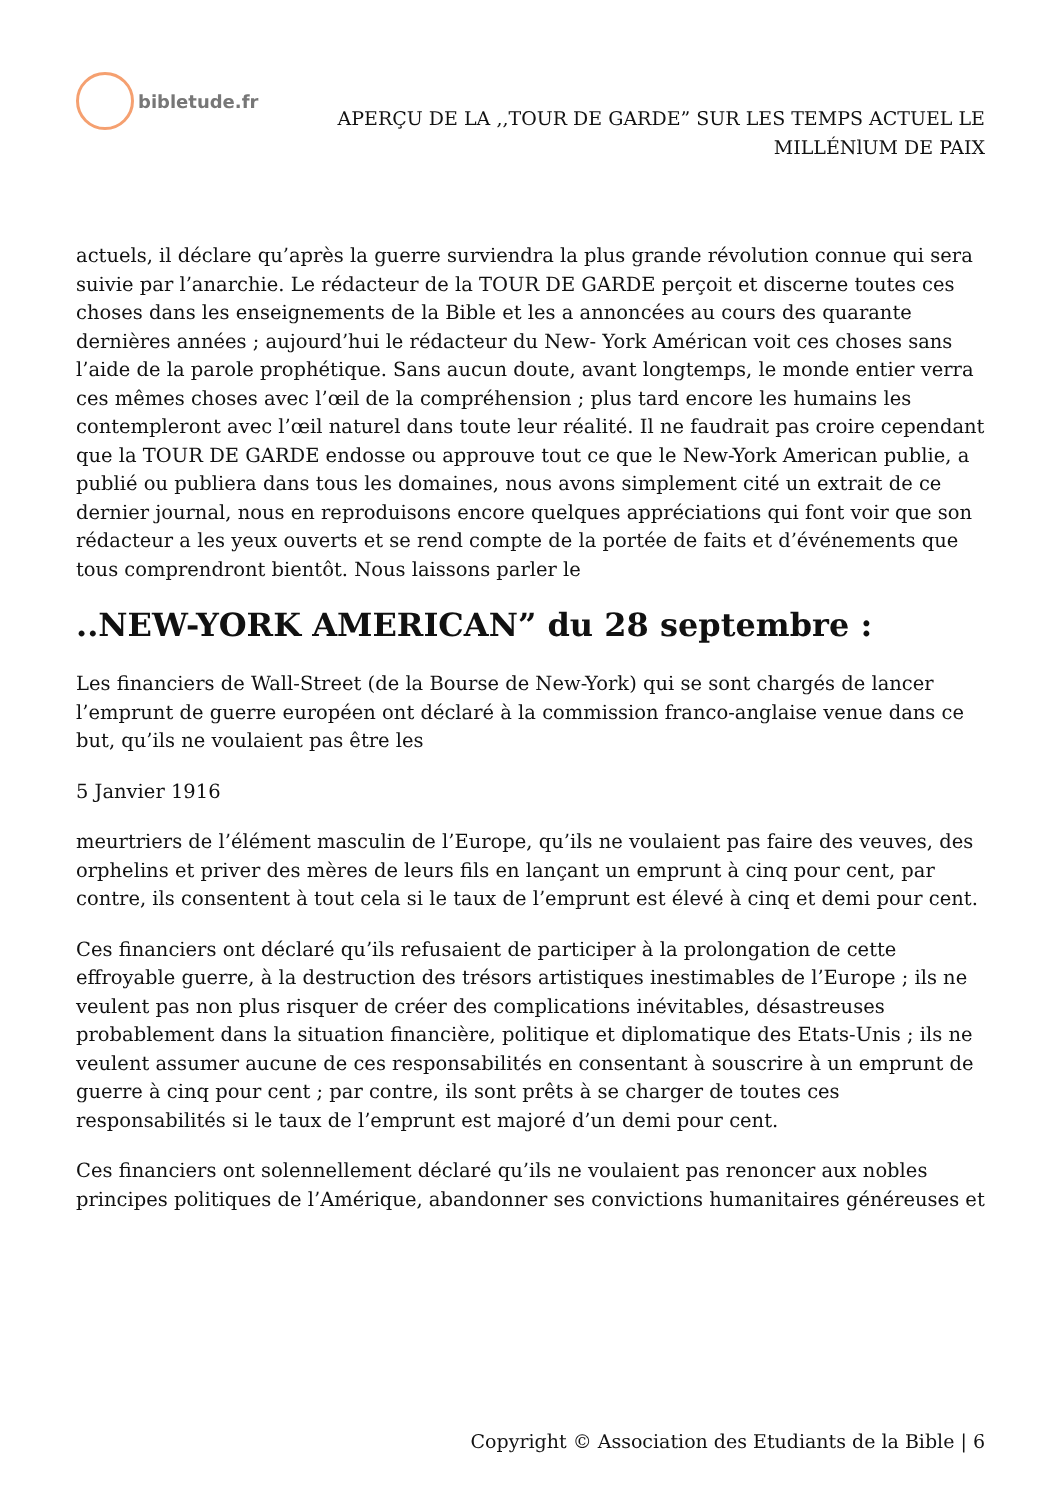bibletude.fr
APERÇU DE LA ,,TOUR DE GARDE” SUR LES TEMPS ACTUEL LE
MILLÉNlUM DE PAIX
actuels, il déclare qu’après la guerre surviendra la plus grande révolution connue qui sera suivie par l’anarchie. Le rédacteur de la TOUR DE GARDE perçoit et discerne toutes ces choses dans les enseignements de la Bible et les a annoncées au cours des quarante dernières années ; aujourd’hui le rédacteur du New- York Américan voit ces choses sans l’aide de la parole prophétique. Sans aucun doute, avant longtemps, le monde entier verra ces mêmes choses avec l’œil de la compréhension ; plus tard encore les humains les contempleront avec l’œil naturel dans toute leur réalité. Il ne faudrait pas croire cependant que la TOUR DE GARDE endosse ou approuve tout ce que le New-York American publie, a publié ou publiera dans tous les domaines, nous avons simplement cité un extrait de ce dernier journal, nous en reproduisons encore quelques appréciations qui font voir que son rédacteur a les yeux ouverts et se rend compte de la portée de faits et d’événements que tous comprendront bientôt. Nous laissons parler le
..NEW-YORK AMERICAN” du 28 septembre :
Les financiers de Wall-Street (de la Bourse de New-York) qui se sont chargés de lancer l’emprunt de guerre européen ont déclaré à la commission franco-anglaise venue dans ce but, qu’ils ne voulaient pas être les
5 Janvier 1916
meurtriers de l’élément masculin de l’Europe, qu’ils ne voulaient pas faire des veuves, des orphelins et priver des mères de leurs fils en lançant un emprunt à cinq pour cent, par contre, ils consentent à tout cela si le taux de l’emprunt est élevé à cinq et demi pour cent.
Ces financiers ont déclaré qu’ils refusaient de participer à la prolongation de cette effroyable guerre, à la destruction des trésors artistiques inestimables de l’Europe ; ils ne veulent pas non plus risquer de créer des complications inévitables, désastreuses probablement dans la situation financière, politique et diplomatique des Etats-Unis ; ils ne veulent assumer aucune de ces responsabilités en consentant à souscrire à un emprunt de guerre à cinq pour cent ; par contre, ils sont prêts à se charger de toutes ces responsabilités si le taux de l’emprunt est majoré d’un demi pour cent.
Ces financiers ont solennellement déclaré qu’ils ne voulaient pas renoncer aux nobles principes politiques de l’Amérique, abandonner ses convictions humanitaires généreuses et
Copyright © Association des Etudiants de la Bible | 6